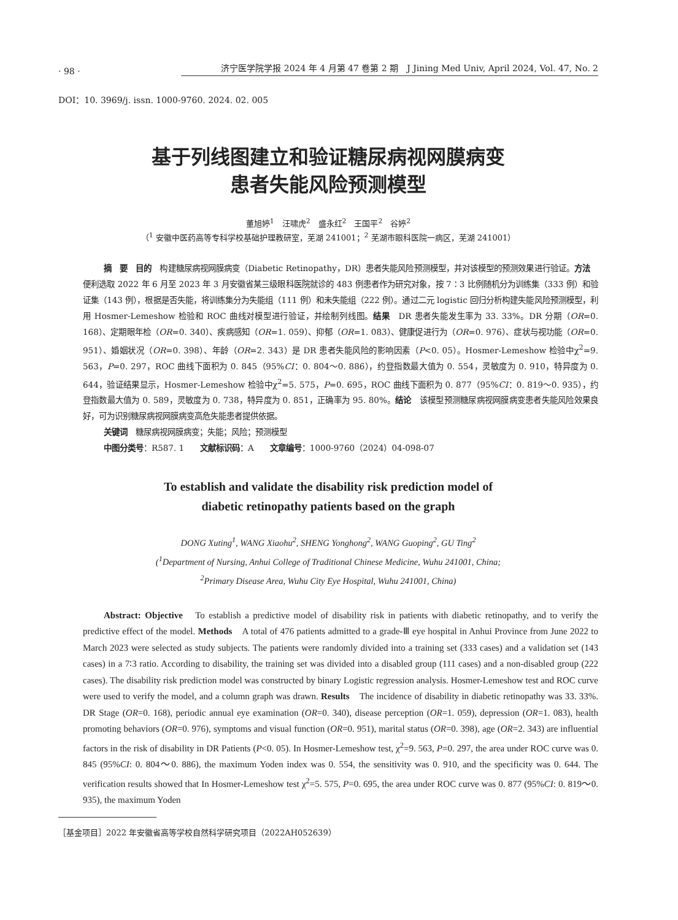· 98 · 济宁医学院学报 2024 年 4 月第 47 卷第 2 期　J Jining Med Univ, April 2024, Vol. 47, No. 2
DOI：10. 3969/j. issn. 1000-9760. 2024. 02. 005
基于列线图建立和验证糖尿病视网膜病变
患者失能风险预测模型
董旭婷<sup>1</sup>　汪啸虎<sup>2</sup>　盛永红<sup>2</sup>　王国平<sup>2</sup>　谷婷<sup>2</sup>
（<sup>1</sup> 安徽中医药高等专科学校基础护理教研室，芜湖 241001；<sup>2</sup> 芜湖市眼科医院一病区，芜湖 241001）
摘　要　目的　构建糖尿病视网膜病变（Diabetic Retinopathy，DR）患者失能风险预测模型，并对该模型的预测效果进行验证。方法　便利选取 2022 年 6 月至 2023 年 3 月安徽省某三级眼科医院就诊的 483 例患者作为研究对象，按 7∶3 比例随机分为训练集（333 例）和验证集（143 例），根据是否失能，将训练集分为失能组（111 例）和未失能组（222 例）。通过二元 logistic 回归分析构建失能风险预测模型，利用 Hosmer-Lemeshow 检验和 ROC 曲线对模型进行验证，并绘制列线图。结果　DR 患者失能发生率为 33. 33%。DR 分期（OR=0. 168）、定期眼年检（OR=0. 340）、疾病感知（OR=1. 059）、抑郁（OR=1. 083）、健康促进行为（OR=0. 976）、症状与视功能（OR=0. 951）、婚姻状况（OR=0. 398）、年龄（OR=2. 343）是 DR 患者失能风险的影响因素（P<0. 05）。Hosmer-Lemeshow 检验中χ<sup>2</sup>=9. 563，P=0. 297，ROC 曲线下面积为 0. 845（95%CI：0. 804～0. 886），约登指数最大值为 0. 554，灵敏度为 0. 910，特异度为 0. 644，验证结果显示，Hosmer-Lemeshow 检验中χ<sup>2</sup>=5. 575，P=0. 695，ROC 曲线下面积为 0. 877（95%CI：0. 819～0. 935），约登指数最大值为 0. 589，灵敏度为 0. 738，特异度为 0. 851，正确率为 95. 80%。结论　该模型预测糖尿病视网膜病变患者失能风险效果良好，可为识别糖尿病视网膜病变高危失能患者提供依据。
关键词　糖尿病视网膜病变；失能；风险；预测模型
中图分类号：R587. 1　　文献标识码：A　　文章编号：1000-9760（2024）04-098-07
To establish and validate the disability risk prediction model of
diabetic retinopathy patients based on the graph
DONG Xuting<sup>1</sup>, WANG Xiaohu<sup>2</sup>, SHENG Yonghong<sup>2</sup>, WANG Guoping<sup>2</sup>, GU Ting<sup>2</sup>
(<sup>1</sup>Department of Nursing, Anhui College of Traditional Chinese Medicine, Wuhu 241001, China;
<sup>2</sup> Primary Disease Area, Wuhu City Eye Hospital, Wuhu 241001, China)
Abstract: Objective　To establish a predictive model of disability risk in patients with diabetic retinopathy, and to verify the predictive effect of the model. Methods　A total of 476 patients admitted to a grade-Ⅲ eye hospital in Anhui Province from June 2022 to March 2023 were selected as study subjects. The patients were randomly divided into a training set (333 cases) and a validation set (143 cases) in a 7∶3 ratio. According to disability, the training set was divided into a disabled group (111 cases) and a non-disabled group (222 cases). The disability risk prediction model was constructed by binary Logistic regression analysis. Hosmer-Lemeshow test and ROC curve were used to verify the model, and a column graph was drawn. Results　The incidence of disability in diabetic retinopathy was 33. 33%. DR Stage (OR=0. 168), periodic annual eye examination (OR=0. 340), disease perception (OR=1. 059), depression (OR=1. 083), health promoting behaviors (OR=0. 976), symptoms and visual function (OR=0. 951), marital status (OR=0. 398), age (OR=2. 343) are influential factors in the risk of disability in DR Patients (P<0. 05). In Hosmer-Lemeshow test, χ<sup>2</sup>=9. 563, P=0. 297, the area under ROC curve was 0. 845 (95%CI: 0. 804～0. 886), the maximum Yoden index was 0. 554, the sensitivity was 0. 910, and the specificity was 0. 644. The verification results showed that In Hosmer-Lemeshow test χ<sup>2</sup>=5. 575, P=0. 695, the area under ROC curve was 0. 877 (95%CI: 0. 819～0. 935), the maximum Yoden
［基金项目］2022 年安徽省高等学校自然科学研究项目（2022AH052639）